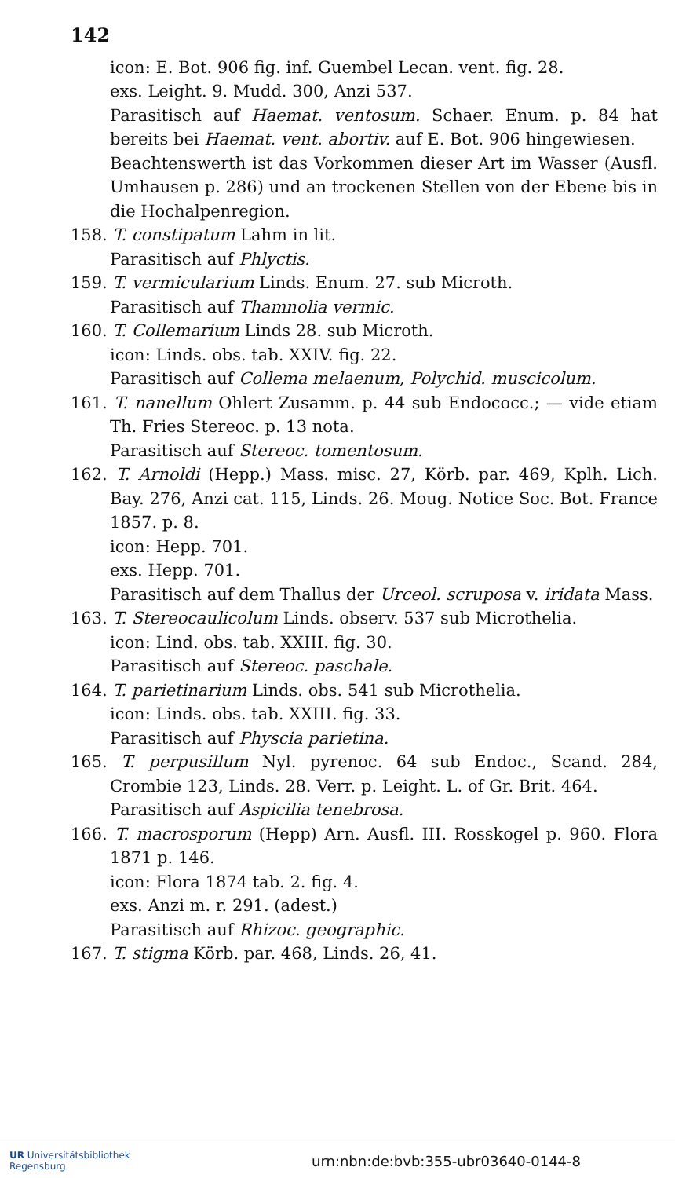142
icon: E. Bot. 906 fig. inf. Guembel Lecan. vent. fig. 28.
exs. Leight. 9. Mudd. 300, Anzi 537.
Parasitisch auf Haemat. ventosum. Schaer. Enum. p. 84 hat bereits bei Haemat. vent. abortiv. auf E. Bot. 906 hingewiesen.
Beachtenswerth ist das Vorkommen dieser Art im Wasser (Ausfl. Umhausen p. 286) und an trockenen Stellen von der Ebene bis in die Hochalpenregion.
158. T. constipatum Lahm in lit.
Parasitisch auf Phlyctis.
159. T. vermicularium Linds. Enum. 27. sub Microth.
Parasitisch auf Thamnolia vermic.
160. T. Collemarium Linds 28. sub Microth.
icon: Linds. obs. tab. XXIV. fig. 22.
Parasitisch auf Collema melaenum, Polychid. muscicolum.
161. T. nanellum Ohlert Zusamm. p. 44 sub Endococc.; — vide etiam Th. Fries Stereoc. p. 13 nota.
Parasitisch auf Stereoc. tomentosum.
162. T. Arnoldi (Hepp.) Mass. misc. 27, Körb. par. 469, Kplh. Lich. Bay. 276, Anzi cat. 115, Linds. 26. Moug. Notice Soc. Bot. France 1857. p. 8.
icon: Hepp. 701.
exs. Hepp. 701.
Parasitisch auf dem Thallus der Urceol. scruposa v. iridata Mass.
163. T. Stereocaulicolum Linds. observ. 537 sub Microthelia.
icon: Lind. obs. tab. XXIII. fig. 30.
Parasitisch auf Stereoc. paschale.
164. T. parietinarium Linds. obs. 541 sub Microthelia.
icon: Linds. obs. tab. XXIII. fig. 33.
Parasitisch auf Physcia parietina.
165. T. perpusillum Nyl. pyrenoc. 64 sub Endoc., Scand. 284, Crombie 123, Linds. 28. Verr. p. Leight. L. of Gr. Brit. 464.
Parasitisch auf Aspicilia tenebrosa.
166. T. macrosporum (Hepp) Arn. Ausfl. III. Rosskogel p. 960. Flora 1871 p. 146.
icon: Flora 1874 tab. 2. fig. 4.
exs. Anzi m. r. 291. (adest.)
Parasitisch auf Rhizoc. geographic.
167. T. stigma Körb. par. 468, Linds. 26, 41.
UR Universitätsbibliothek
Regensburg
urn:nbn:de:bvb:355-ubr03640-0144-8